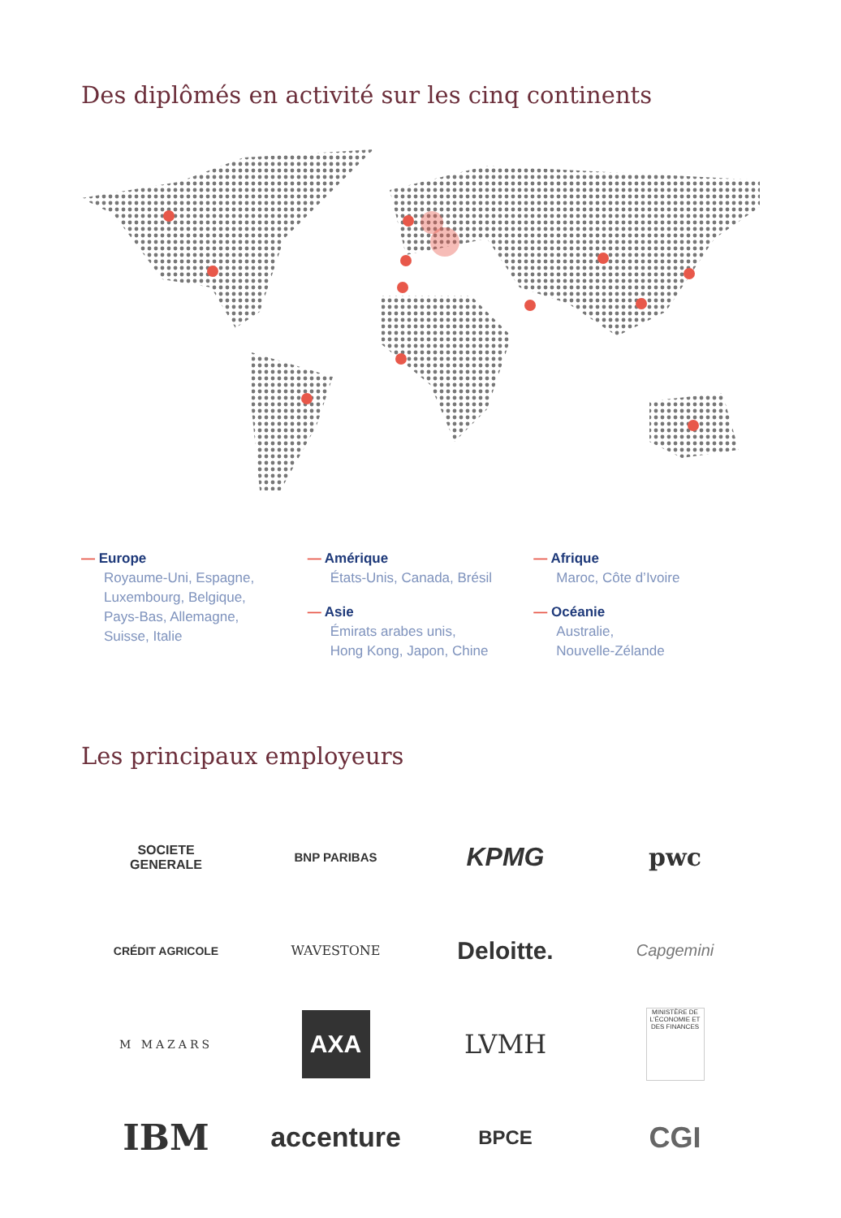Des diplômés en activité sur les cinq continents
— Europe
Royaume-Uni, Espagne,
Luxembourg, Belgique,
Pays-Bas, Allemagne,
Suisse, Italie
— Amérique
États-Unis, Canada, Brésil
— Asie
Émirats arabes unis,
Hong Kong, Japon, Chine
— Afrique
Maroc, Côte d’Ivoire
— Océanie
Australie,
Nouvelle-Zélande
Les principaux employeurs
SOCIETE
GENERALE
BNP PARIBAS
KPMG
pwc
CRÉDIT AGRICOLE
WAVESTONE
Deloitte.
Capgemini
M MAZARS
AXA
LVMH
MINISTÈRE DE L'ÉCONOMIE ET DES FINANCES
IBM
accenture
BPCE
CGI